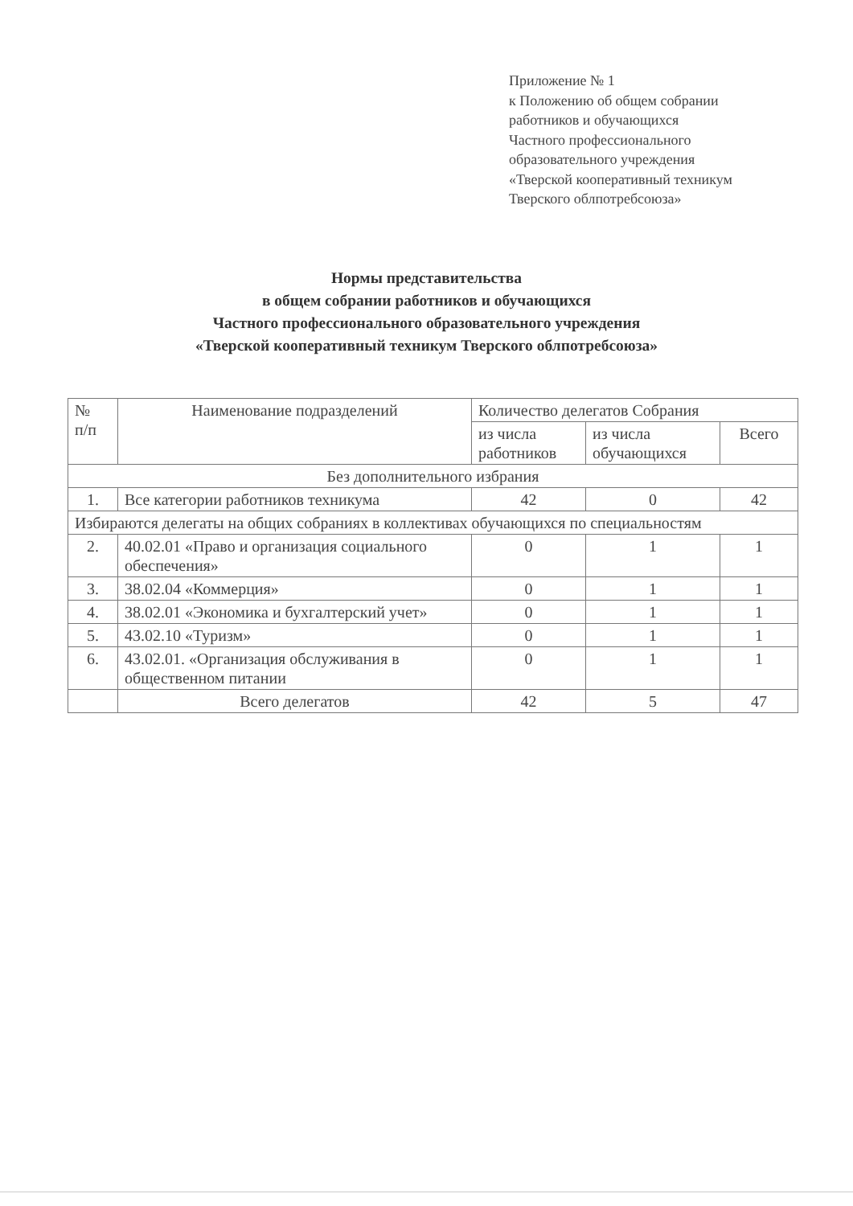Приложение № 1
к Положению об общем собрании
работников и обучающихся
Частного профессионального
образовательного учреждения
«Тверской кооперативный техникум
Тверского облпотребсоюза»
Нормы представительства
в общем собрании работников и обучающихся
Частного профессионального образовательного учреждения
«Тверской кооперативный техникум Тверского облпотребсоюза»
| № п/п | Наименование подразделений | Количество делегатов Собрания | | |
| --- | --- | --- | --- | --- |
| | | из числа работников | из числа обучающихся | Всего |
| Без дополнительного избрания | | | | |
| 1. | Все категории работников техникума | 42 | 0 | 42 |
| Избираются делегаты на общих собраниях в коллективах обучающихся по специальностям | | | | |
| 2. | 40.02.01 «Право и организация социального обеспечения» | 0 | 1 | 1 |
| 3. | 38.02.04 «Коммерция» | 0 | 1 | 1 |
| 4. | 38.02.01 «Экономика и бухгалтерский учет» | 0 | 1 | 1 |
| 5. | 43.02.10 «Туризм» | 0 | 1 | 1 |
| 6. | 43.02.01. «Организация обслуживания в общественном питании | 0 | 1 | 1 |
| | Всего делегатов | 42 | 5 | 47 |